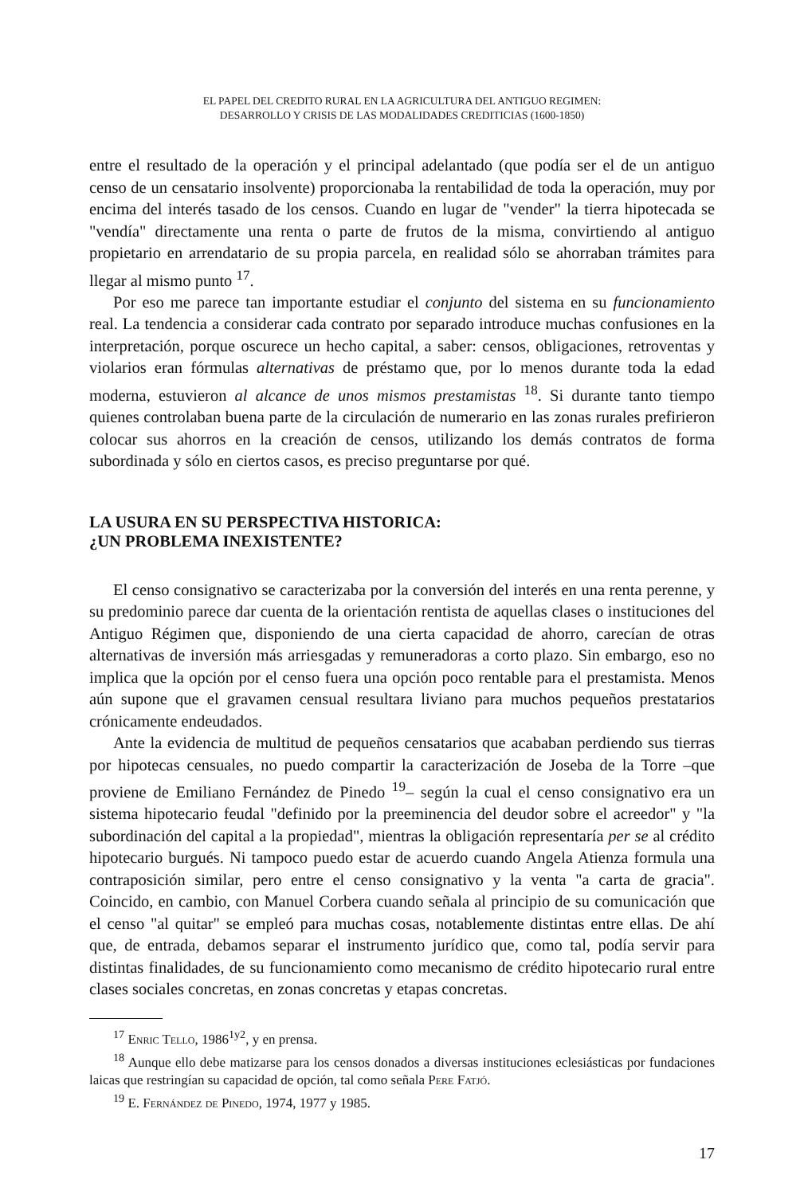EL PAPEL DEL CREDITO RURAL EN LA AGRICULTURA DEL ANTIGUO REGIMEN:
DESARROLLO Y CRISIS DE LAS MODALIDADES CREDITICIAS (1600-1850)
entre el resultado de la operación y el principal adelantado (que podía ser el de un antiguo censo de un censatario insolvente) proporcionaba la rentabilidad de toda la operación, muy por encima del interés tasado de los censos. Cuando en lugar de "vender" la tierra hipotecada se "vendía" directamente una renta o parte de frutos de la misma, convirtiendo al antiguo propietario en arrendatario de su propia parcela, en realidad sólo se ahorraban trámites para llegar al mismo punto <sup>17</sup>.
Por eso me parece tan importante estudiar el conjunto del sistema en su funcionamiento real. La tendencia a considerar cada contrato por separado introduce muchas confusiones en la interpretación, porque oscurece un hecho capital, a saber: censos, obligaciones, retroventas y violarios eran fórmulas alternativas de préstamo que, por lo menos durante toda la edad moderna, estuvieron al alcance de unos mismos prestamistas <sup>18</sup>. Si durante tanto tiempo quienes controlaban buena parte de la circulación de numerario en las zonas rurales prefirieron colocar sus ahorros en la creación de censos, utilizando los demás contratos de forma subordinada y sólo en ciertos casos, es preciso preguntarse por qué.
LA USURA EN SU PERSPECTIVA HISTORICA:
¿UN PROBLEMA INEXISTENTE?
El censo consignativo se caracterizaba por la conversión del interés en una renta perenne, y su predominio parece dar cuenta de la orientación rentista de aquellas clases o instituciones del Antiguo Régimen que, disponiendo de una cierta capacidad de ahorro, carecían de otras alternativas de inversión más arriesgadas y remuneradoras a corto plazo. Sin embargo, eso no implica que la opción por el censo fuera una opción poco rentable para el prestamista. Menos aún supone que el gravamen censual resultara liviano para muchos pequeños prestatarios crónicamente endeudados.
Ante la evidencia de multitud de pequeños censatarios que acababan perdiendo sus tierras por hipotecas censuales, no puedo compartir la caracterización de Joseba de la Torre –que proviene de Emiliano Fernández de Pinedo <sup>19</sup>– según la cual el censo consignativo era un sistema hipotecario feudal "definido por la preeminencia del deudor sobre el acreedor" y "la subordinación del capital a la propiedad", mientras la obligación representaría per se al crédito hipotecario burgués. Ni tampoco puedo estar de acuerdo cuando Angela Atienza formula una contraposición similar, pero entre el censo consignativo y la venta "a carta de gracia". Coincido, en cambio, con Manuel Corbera cuando señala al principio de su comunicación que el censo "al quitar" se empleó para muchas cosas, notablemente distintas entre ellas. De ahí que, de entrada, debamos separar el instrumento jurídico que, como tal, podía servir para distintas finalidades, de su funcionamiento como mecanismo de crédito hipotecario rural entre clases sociales concretas, en zonas concretas y etapas concretas.
<sup>17</sup> Enric Tello, 1986<sup>1y2</sup>, y en prensa.
<sup>18</sup> Aunque ello debe matizarse para los censos donados a diversas instituciones eclesiásticas por fundaciones laicas que restringían su capacidad de opción, tal como señala Pere Fatjó.
<sup>19</sup> E. Fernández de Pinedo, 1974, 1977 y 1985.
17